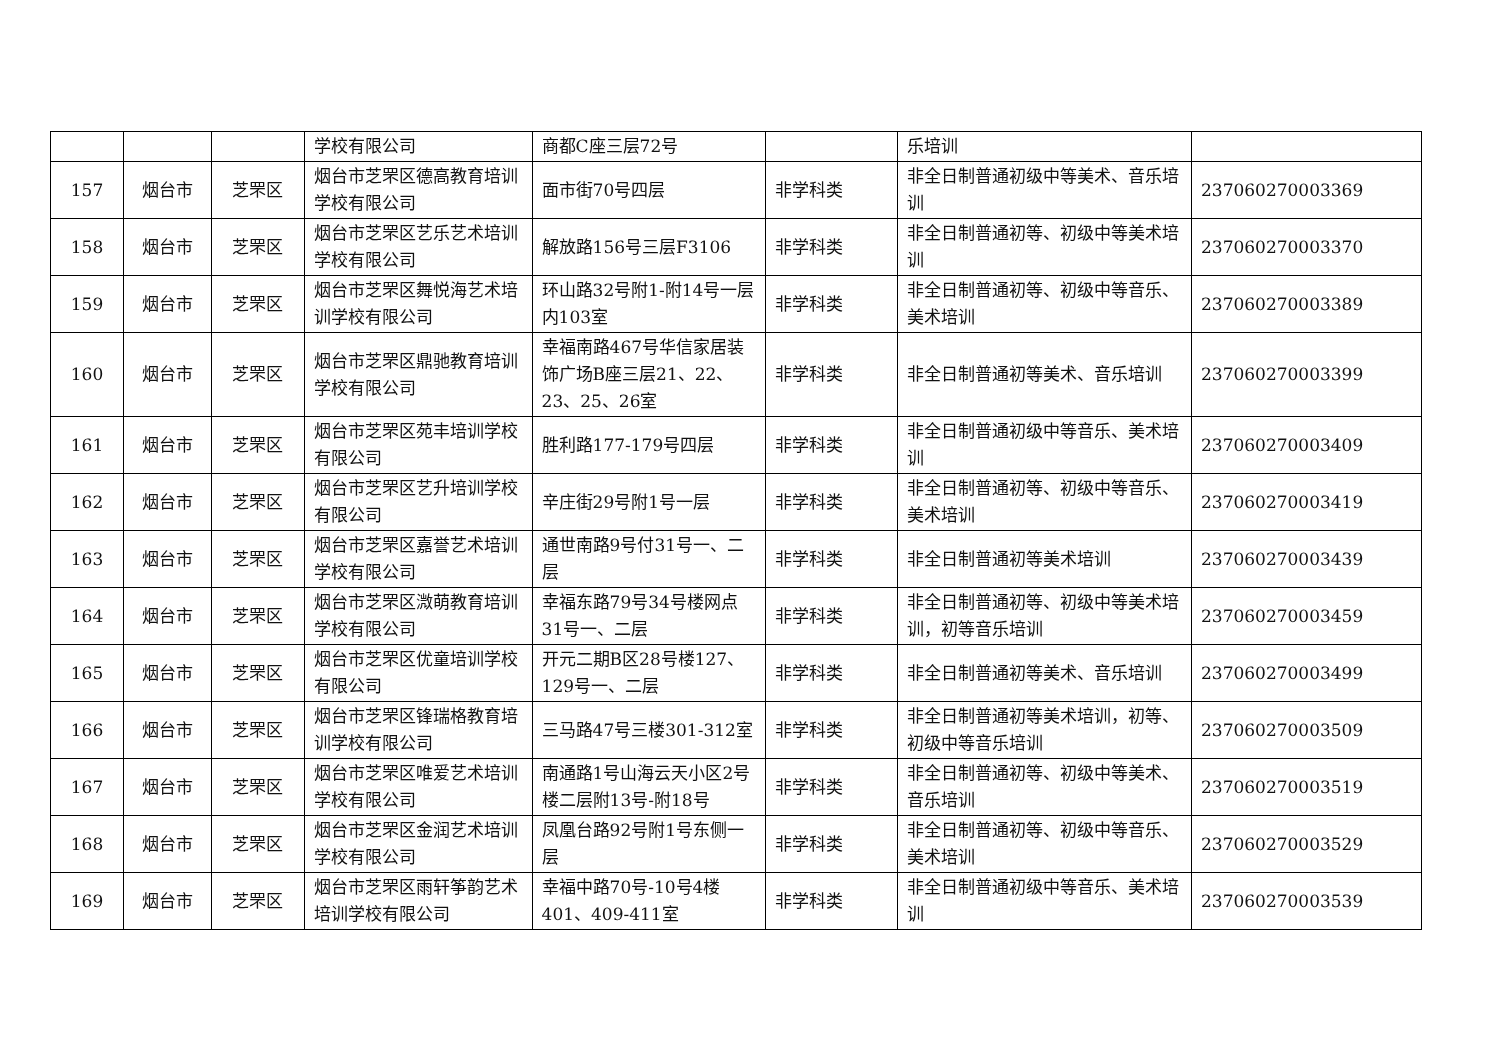| | | | 学校有限公司 | 商都C座三层72号 | | 乐培训 | |
| 157 | 烟台市 | 芝罘区 | 烟台市芝罘区德高教育培训学校有限公司 | 面市街70号四层 | 非学科类 | 非全日制普通初级中等美术、音乐培训 | 237060270003369 |
| 158 | 烟台市 | 芝罘区 | 烟台市芝罘区艺乐艺术培训学校有限公司 | 解放路156号三层F3106 | 非学科类 | 非全日制普通初等、初级中等美术培训 | 237060270003370 |
| 159 | 烟台市 | 芝罘区 | 烟台市芝罘区舞悦海艺术培训学校有限公司 | 环山路32号附1-附14号一层内103室 | 非学科类 | 非全日制普通初等、初级中等音乐、美术培训 | 237060270003389 |
| 160 | 烟台市 | 芝罘区 | 烟台市芝罘区鼎驰教育培训学校有限公司 | 幸福南路467号华信家居装饰广场B座三层21、22、23、25、26室 | 非学科类 | 非全日制普通初等美术、音乐培训 | 237060270003399 |
| 161 | 烟台市 | 芝罘区 | 烟台市芝罘区苑丰培训学校有限公司 | 胜利路177-179号四层 | 非学科类 | 非全日制普通初级中等音乐、美术培训 | 237060270003409 |
| 162 | 烟台市 | 芝罘区 | 烟台市芝罘区艺升培训学校有限公司 | 辛庄街29号附1号一层 | 非学科类 | 非全日制普通初等、初级中等音乐、美术培训 | 237060270003419 |
| 163 | 烟台市 | 芝罘区 | 烟台市芝罘区嘉誉艺术培训学校有限公司 | 通世南路9号付31号一、二层 | 非学科类 | 非全日制普通初等美术培训 | 237060270003439 |
| 164 | 烟台市 | 芝罘区 | 烟台市芝罘区溦萌教育培训学校有限公司 | 幸福东路79号34号楼网点31号一、二层 | 非学科类 | 非全日制普通初等、初级中等美术培训，初等音乐培训 | 237060270003459 |
| 165 | 烟台市 | 芝罘区 | 烟台市芝罘区优童培训学校有限公司 | 开元二期B区28号楼127、129号一、二层 | 非学科类 | 非全日制普通初等美术、音乐培训 | 237060270003499 |
| 166 | 烟台市 | 芝罘区 | 烟台市芝罘区锋瑞格教育培训学校有限公司 | 三马路47号三楼301-312室 | 非学科类 | 非全日制普通初等美术培训，初等、初级中等音乐培训 | 237060270003509 |
| 167 | 烟台市 | 芝罘区 | 烟台市芝罘区唯爱艺术培训学校有限公司 | 南通路1号山海云天小区2号楼二层附13号-附18号 | 非学科类 | 非全日制普通初等、初级中等美术、音乐培训 | 237060270003519 |
| 168 | 烟台市 | 芝罘区 | 烟台市芝罘区金润艺术培训学校有限公司 | 凤凰台路92号附1号东侧一层 | 非学科类 | 非全日制普通初等、初级中等音乐、美术培训 | 237060270003529 |
| 169 | 烟台市 | 芝罘区 | 烟台市芝罘区雨轩筝韵艺术培训学校有限公司 | 幸福中路70号-10号4楼401、409-411室 | 非学科类 | 非全日制普通初级中等音乐、美术培训 | 237060270003539 |